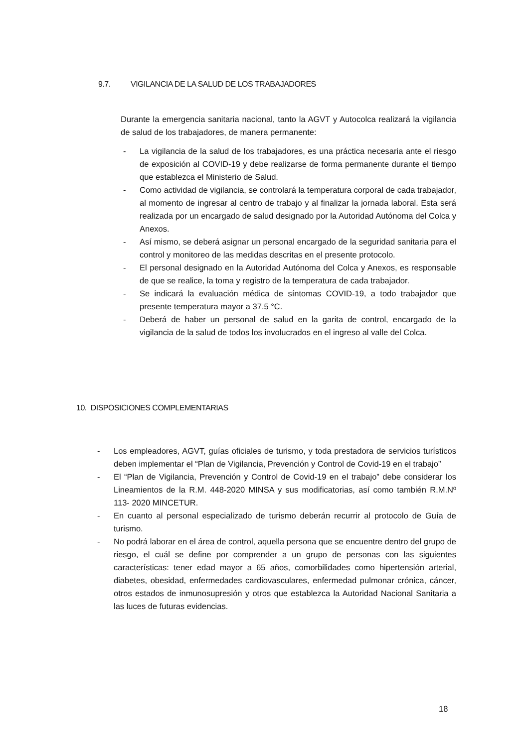9.7. VIGILANCIA DE LA SALUD DE LOS TRABAJADORES
Durante la emergencia sanitaria nacional, tanto la AGVT y Autocolca realizará la vigilancia de salud de los trabajadores, de manera permanente:
- La vigilancia de la salud de los trabajadores, es una práctica necesaria ante el riesgo de exposición al COVID-19 y debe realizarse de forma permanente durante el tiempo que establezca el Ministerio de Salud.
- Como actividad de vigilancia, se controlará la temperatura corporal de cada trabajador, al momento de ingresar al centro de trabajo y al finalizar la jornada laboral. Esta será realizada por un encargado de salud designado por la Autoridad Autónoma del Colca y Anexos.
- Así mismo, se deberá asignar un personal encargado de la seguridad sanitaria para el control y monitoreo de las medidas descritas en el presente protocolo.
- El personal designado en la Autoridad Autónoma del Colca y Anexos, es responsable de que se realice, la toma y registro de la temperatura de cada trabajador.
- Se indicará la evaluación médica de síntomas COVID-19, a todo trabajador que presente temperatura mayor a 37.5 °C.
- Deberá de haber un personal de salud en la garita de control, encargado de la vigilancia de la salud de todos los involucrados en el ingreso al valle del Colca.
10. DISPOSICIONES COMPLEMENTARIAS
- Los empleadores, AGVT, guías oficiales de turismo, y toda prestadora de servicios turísticos deben implementar el “Plan de Vigilancia, Prevención y Control de Covid-19 en el trabajo”
- El “Plan de Vigilancia, Prevención y Control de Covid-19 en el trabajo” debe considerar los Lineamientos de la R.M. 448-2020 MINSA y sus modificatorias, así como también R.M.Nº 113- 2020 MINCETUR.
- En cuanto al personal especializado de turismo deberán recurrir al protocolo de Guía de turismo.
- No podrá laborar en el área de control, aquella persona que se encuentre dentro del grupo de riesgo, el cuál se define por comprender a un grupo de personas con las siguientes características: tener edad mayor a 65 años, comorbilidades como hipertensión arterial, diabetes, obesidad, enfermedades cardiovasculares, enfermedad pulmonar crónica, cáncer, otros estados de inmunosupresión y otros que establezca la Autoridad Nacional Sanitaria a las luces de futuras evidencias.
18